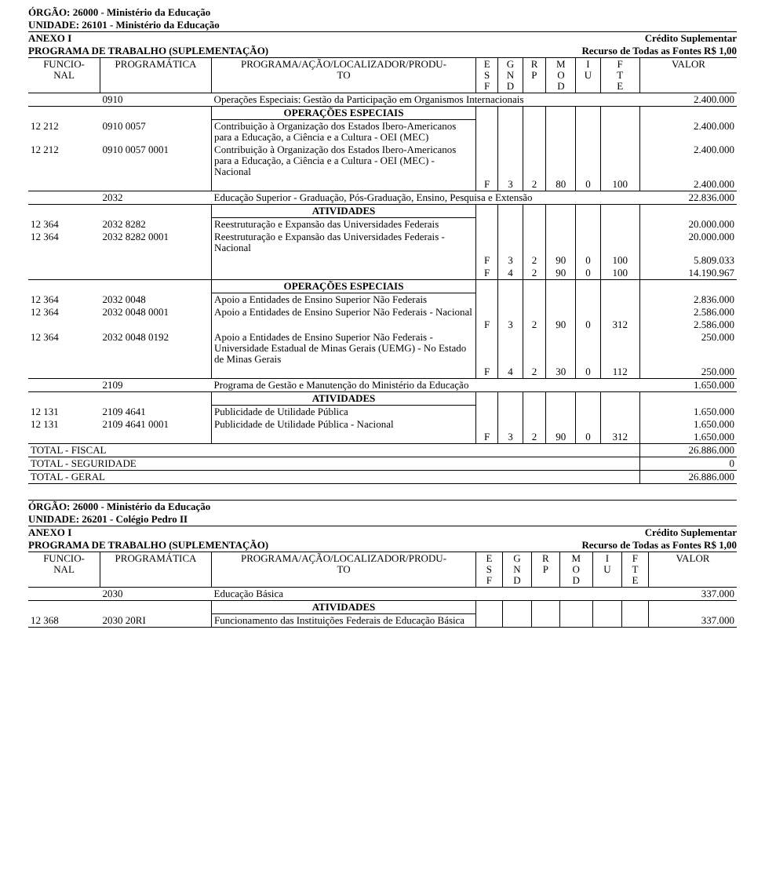ÓRGÃO: 26000 - Ministério da Educação
UNIDADE: 26101 - Ministério da Educação
ANEXO I Crédito Suplementar
PROGRAMA DE TRABALHO (SUPLEMENTAÇÃO) Recurso de Todas as Fontes R$ 1,00
| FUNCIO- NAL | PROGRAMÁTICA | PROGRAMA/AÇÃO/LOCALIZADOR/PRODU- TO | E S F | G N D | R P | M O D | I U | F T E | VALOR |
| --- | --- | --- | --- | --- | --- | --- | --- | --- | --- |
| | 0910 | Operações Especiais: Gestão da Participação em Organismos Internacionais | | | | | | | 2.400.000 |
| | | OPERAÇÕES ESPECIAIS | | | | | | | |
| 12 212 | 0910 0057 | Contribuição à Organização dos Estados Ibero-Americanos para a Educação, a Ciência e a Cultura - OEI (MEC) | | | | | | | 2.400.000 |
| 12 212 | 0910 0057 0001 | Contribuição à Organização dos Estados Ibero-Americanos para a Educação, a Ciência e a Cultura - OEI (MEC) - Nacional | | | | | | | 2.400.000 |
| | | | F | 3 | 2 | 80 | 0 | 100 | 2.400.000 |
| | 2032 | Educação Superior - Graduação, Pós-Graduação, Ensino, Pesquisa e Extensão | | | | | | | 22.836.000 |
| | | ATIVIDADES | | | | | | | |
| 12 364 | 2032 8282 | Reestruturação e Expansão das Universidades Federais | | | | | | | 20.000.000 |
| 12 364 | 2032 8282 0001 | Reestruturação e Expansão das Universidades Federais - Nacional | | | | | | | 20.000.000 |
| | | | F | 3 | 2 | 90 | 0 | 100 | 5.809.033 |
| | | | F | 4 | 2 | 90 | 0 | 100 | 14.190.967 |
| | | OPERAÇÕES ESPECIAIS | | | | | | | |
| 12 364 | 2032 0048 | Apoio a Entidades de Ensino Superior Não Federais | | | | | | | 2.836.000 |
| 12 364 | 2032 0048 0001 | Apoio a Entidades de Ensino Superior Não Federais - Nacional | | | | | | | 2.586.000 |
| | | | F | 3 | 2 | 90 | 0 | 312 | 2.586.000 |
| 12 364 | 2032 0048 0192 | Apoio a Entidades de Ensino Superior Não Federais - Universidade Estadual de Minas Gerais (UEMG) - No Estado de Minas Gerais | | | | | | | 250.000 |
| | | | F | 4 | 2 | 30 | 0 | 112 | 250.000 |
| | 2109 | Programa de Gestão e Manutenção do Ministério da Educação | | | | | | | 1.650.000 |
| | | ATIVIDADES | | | | | | | |
| 12 131 | 2109 4641 | Publicidade de Utilidade Pública | | | | | | | 1.650.000 |
| 12 131 | 2109 4641 0001 | Publicidade de Utilidade Pública - Nacional | | | | | | | 1.650.000 |
| | | | F | 3 | 2 | 90 | 0 | 312 | 1.650.000 |
| TOTAL - FISCAL | | | | | | | | | 26.886.000 |
| TOTAL - SEGURIDADE | | | | | | | | | 0 |
| TOTAL - GERAL | | | | | | | | | 26.886.000 |
ÓRGÃO: 26000 - Ministério da Educação
UNIDADE: 26201 - Colégio Pedro II
ANEXO I Crédito Suplementar
PROGRAMA DE TRABALHO (SUPLEMENTAÇÃO) Recurso de Todas as Fontes R$ 1,00
| FUNCIO- NAL | PROGRAMÁTICA | PROGRAMA/AÇÃO/LOCALIZADOR/PRODU- TO | E S F | G N D | R P | M O D | I U | F T E | VALOR |
| --- | --- | --- | --- | --- | --- | --- | --- | --- | --- |
| | 2030 | Educação Básica | | | | | | | 337.000 |
| | | ATIVIDADES | | | | | | | |
| 12 368 | 2030 20RI | Funcionamento das Instituições Federais de Educação Básica | | | | | | | 337.000 |